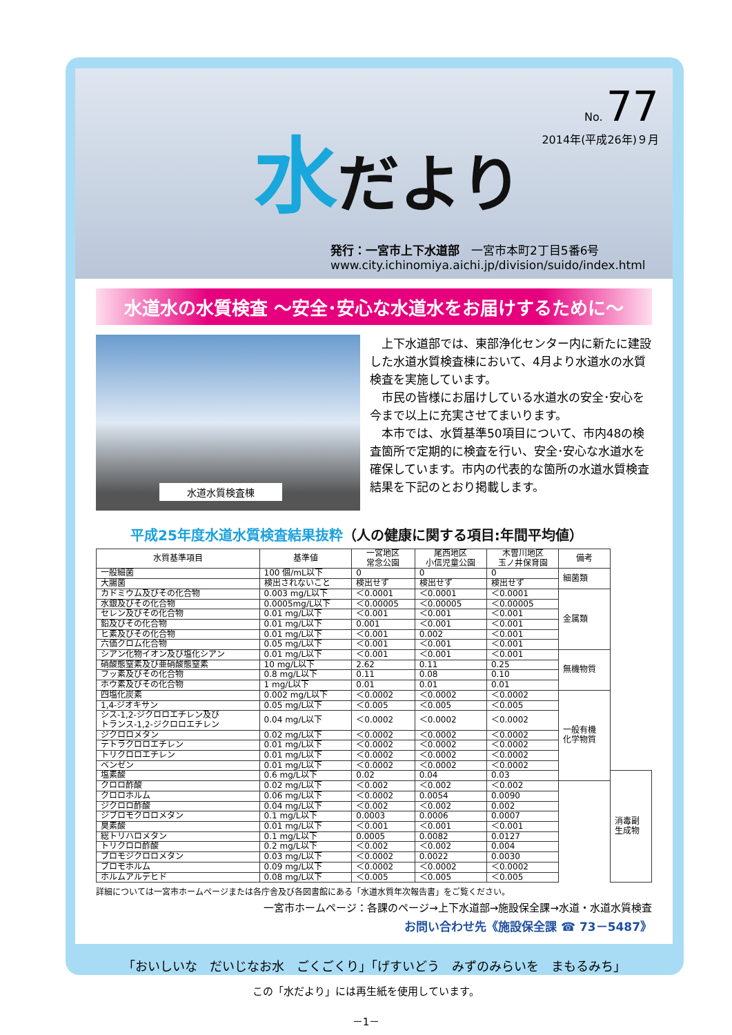水だより
No. 77
2014年(平成26年)９月
発行：一宮市上下水道部　一宮市本町2丁目5番6号
www.city.ichinomiya.aichi.jp/division/suido/index.html
水道水の水質検査 ～安全･安心な水道水をお届けするために～
水道水質検査棟
　上下水道部では、東部浄化センター内に新たに建設した水道水質検査棟において、4月より水道水の水質検査を実施しています。
　市民の皆様にお届けしている水道水の安全･安心を今まで以上に充実させてまいります。
　本市では、水質基準50項目について、市内48の検査箇所で定期的に検査を行い、安全･安心な水道水を確保しています。市内の代表的な箇所の水道水質検査結果を下記のとおり掲載します。
平成25年度水道水質検査結果抜粋（人の健康に関する項目:年間平均値）
| 水質基準項目 | 基準値 | 一宮地区 常念公園 | 尾西地区 小信児童公園 | 木曽川地区 玉ノ井保育園 | 備考 | |
| --- | --- | --- | --- | --- | --- | --- |
| 一般細菌 | 100 個/mL以下 | 0 | 0 | 0 | 細菌類 | |
| 大腸菌 | 検出されないこと | 検出せず | 検出せず | 検出せず | | |
| カドミウム及びその化合物 | 0.003 mg/L以下 | ＜0.0001 | ＜0.0001 | ＜0.0001 | 金属類 | |
| 水銀及びその化合物 | 0.0005mg/L以下 | ＜0.00005 | ＜0.00005 | ＜0.00005 | | |
| セレン及びその化合物 | 0.01 mg/L以下 | ＜0.001 | ＜0.001 | ＜0.001 | | |
| 鉛及びその化合物 | 0.01 mg/L以下 | 0.001 | ＜0.001 | ＜0.001 | | |
| ヒ素及びその化合物 | 0.01 mg/L以下 | ＜0.001 | 0.002 | ＜0.001 | | |
| 六価クロム化合物 | 0.05 mg/L以下 | ＜0.001 | ＜0.001 | ＜0.001 | | |
| シアン化物イオン及び塩化シアン | 0.01 mg/L以下 | ＜0.001 | ＜0.001 | ＜0.001 | 無機物質 | |
| 硝酸態窒素及び亜硝酸態窒素 | 10 mg/L以下 | 2.62 | 0.11 | 0.25 | | |
| フッ素及びその化合物 | 0.8 mg/L以下 | 0.11 | 0.08 | 0.10 | | |
| ホウ素及びその化合物 | 1 mg/L以下 | 0.01 | 0.01 | 0.01 | | |
| 四塩化炭素 | 0.002 mg/L以下 | ＜0.0002 | ＜0.0002 | ＜0.0002 | 一般有機 化学物質 | |
| 1,4-ジオキサン | 0.05 mg/L以下 | ＜0.005 | ＜0.005 | ＜0.005 | | |
| シス-1,2-ジクロロエチレン及び トランス-1,2-ジクロロエチレン | 0.04 mg/L以下 | ＜0.0002 | ＜0.0002 | ＜0.0002 | | |
| ジクロロメタン | 0.02 mg/L以下 | ＜0.0002 | ＜0.0002 | ＜0.0002 | | |
| テトラクロロエチレン | 0.01 mg/L以下 | ＜0.0002 | ＜0.0002 | ＜0.0002 | | |
| トリクロロエチレン | 0.01 mg/L以下 | ＜0.0002 | ＜0.0002 | ＜0.0002 | | |
| ベンゼン | 0.01 mg/L以下 | ＜0.0002 | ＜0.0002 | ＜0.0002 | | |
| 塩素酸 | 0.6 mg/L以下 | 0.02 | 0.04 | 0.03 | | 消毒副 生成物 |
| クロロ酢酸 | 0.02 mg/L以下 | ＜0.002 | ＜0.002 | ＜0.002 | | |
| クロロホルム | 0.06 mg/L以下 | ＜0.0002 | 0.0054 | 0.0090 | | |
| ジクロロ酢酸 | 0.04 mg/L以下 | ＜0.002 | ＜0.002 | 0.002 | | |
| ジブロモクロロメタン | 0.1 mg/L以下 | 0.0003 | 0.0006 | 0.0007 | | |
| 臭素酸 | 0.01 mg/L以下 | ＜0.001 | ＜0.001 | ＜0.001 | | |
| 総トリハロメタン | 0.1 mg/L以下 | 0.0005 | 0.0082 | 0.0127 | | |
| トリクロロ酢酸 | 0.2 mg/L以下 | ＜0.002 | ＜0.002 | 0.004 | | |
| ブロモジクロロメタン | 0.03 mg/L以下 | ＜0.0002 | 0.0022 | 0.0030 | | |
| ブロモホルム | 0.09 mg/L以下 | ＜0.0002 | ＜0.0002 | ＜0.0002 | | |
| ホルムアルデヒド | 0.08 mg/L以下 | ＜0.005 | ＜0.005 | ＜0.005 | | |
詳細については一宮市ホームページまたは各庁舎及び各図書館にある「水道水質年次報告書」をご覧ください。
一宮市ホームページ：各課のページ→上下水道部→施設保全課→水道・水道水質検査
お問い合わせ先《施設保全課 ☎ 73－5487》
「おいしいな　だいじなお水　ごくごくり」「げすいどう　みずのみらいを　まもるみち」
この「水だより」には再生紙を使用しています。
－1－